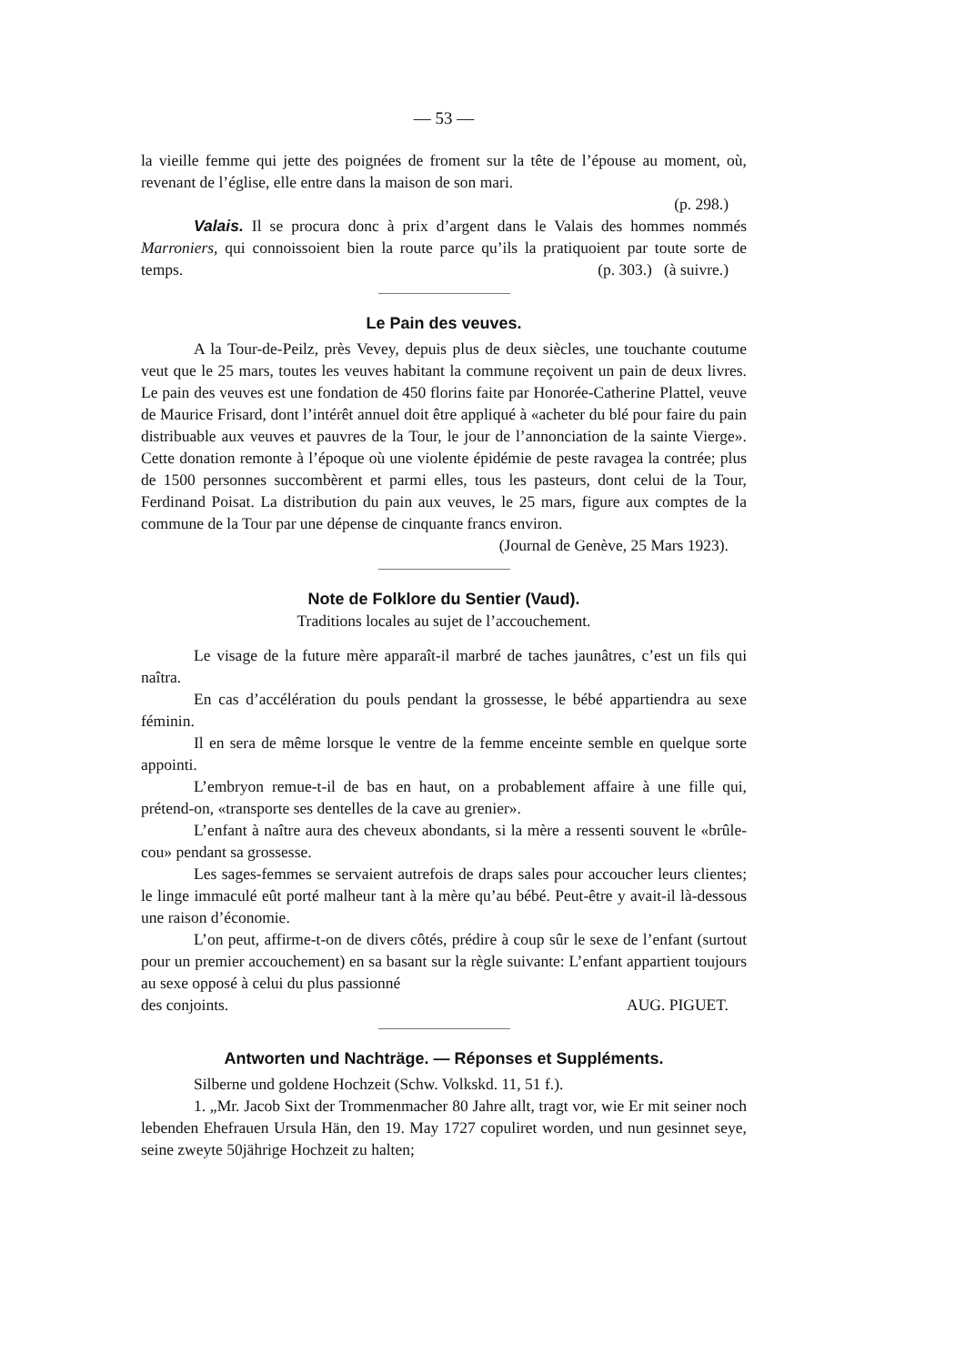— 53 —
la vieille femme qui jette des poignées de froment sur la tête de l’épouse au moment, où, revenant de l’église, elle entre dans la maison de son mari.
(p. 298.)
Valais. Il se procura donc à prix d’argent dans le Valais des hommes nommés Marroniers, qui connoissoient bien la route parce qu’ils la pratiquoient par toute sorte de temps. (p. 303.) (à suivre.)
Le Pain des veuves.
A la Tour-de-Peilz, près Vevey, depuis plus de deux siècles, une touchante coutume veut que le 25 mars, toutes les veuves habitant la commune reçoivent un pain de deux livres. Le pain des veuves est une fondation de 450 florins faite par Honorée-Catherine Plattel, veuve de Maurice Frisard, dont l’intérêt annuel doit être appliqué à «acheter du blé pour faire du pain distribuable aux veuves et pauvres de la Tour, le jour de l’annonciation de la sainte Vierge». Cette donation remonte à l’époque où une violente épidémie de peste ravagea la contrée; plus de 1500 personnes succombèrent et parmi elles, tous les pasteurs, dont celui de la Tour, Ferdinand Poisat. La distribution du pain aux veuves, le 25 mars, figure aux comptes de la commune de la Tour par une dépense de cinquante francs environ.
(Journal de Genève, 25 Mars 1923).
Note de Folklore du Sentier (Vaud).
Traditions locales au sujet de l’accouchement.
Le visage de la future mère apparaît-il marbré de taches jaunâtres, c’est un fils qui naîtra.
En cas d’accélération du pouls pendant la grossesse, le bébé appartiendra au sexe féminin.
Il en sera de même lorsque le ventre de la femme enceinte semble en quelque sorte appointi.
L’embryon remue-t-il de bas en haut, on a probablement affaire à une fille qui, prétend-on, «transporte ses dentelles de la cave au grenier».
L’enfant à naître aura des cheveux abondants, si la mère a ressenti souvent le «brûle-cou» pendant sa grossesse.
Les sages-femmes se servaient autrefois de draps sales pour accoucher leurs clientes; le linge immaculé eût porté malheur tant à la mère qu’au bébé. Peut-être y avait-il là-dessous une raison d’économie.
L’on peut, affirme-t-on de divers côtés, prédire à coup sûr le sexe de l’enfant (surtout pour un premier accouchement) en sa basant sur la règle suivante: L’enfant appartient toujours au sexe opposé à celui du plus passionné
des conjoints. AUG. PIGUET.
Antworten und Nachträge. — Réponses et Suppléments.
Silberne und goldene Hochzeit (Schw. Volkskd. 11, 51 f.).
1. „Mr. Jacob Sixt der Trommenmacher 80 Jahre allt, tragt vor, wie Er mit seiner noch lebenden Ehefrauen Ursula Hän, den 19. May 1727 copuliret worden, und nun gesinnet seye, seine zweyte 50jährige Hochzeit zu halten;